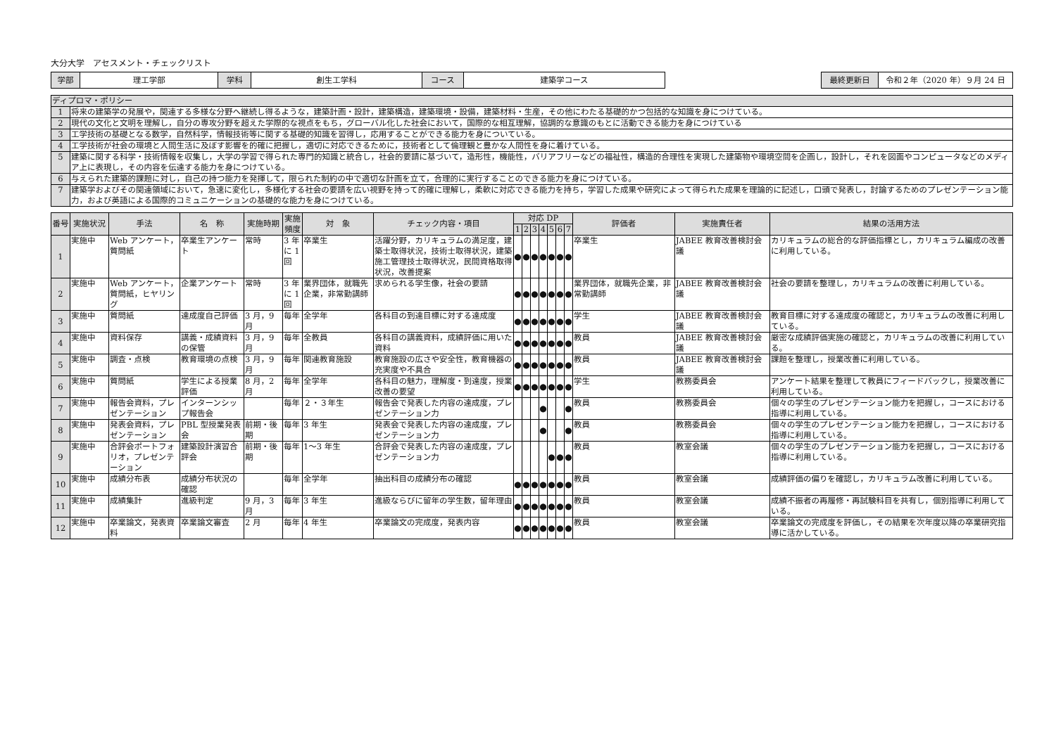大分大学　アセスメント・チェックリスト
| 学部 | 理工学部 | 学科 | 創生工学科 | コース | 建築学コース |
| 最終更新日 | 令和２年（2020 年）９月 24 日 |
| ディプロマ・ポリシー | |
| 1 | 将来の建築学の発展や，関連する多様な分野へ継続し得るような，建築計画・設計，建築構造，建築環境・設備，建築材料・生産，その他にわたる基礎的かつ包括的な知識を身につけている。 |
| 2 | 現代の文化と文明を理解し，自分の専攻分野を超えた学際的な視点をもち，グローバル化した社会において，国際的な相互理解，協調的な意識のもとに活動できる能力を身につけている |
| 3 | 工学技術の基礎となる数学，自然科学，情報技術等に関する基礎的知識を習得し，応用することができる能力を身についている。 |
| 4 | 工学技術が社会の環境と人間生活に及ぼす影響を的確に把握し，適切に対応できるために，技術者として倫理観と豊かな人間性を身に着けている。 |
| 5 | 建築に関する科学・技術情報を収集し，大学の学習で得られた専門的知識と統合し，社会的要請に基づいて，造形性，機能性，バリアフリーなどの福祉性，構造的合理性を実現した建築物や環境空間を企画し，設計し，それを図面やコンピュータなどのメディア上に表現し，その内容を伝達する能力を身につけている。 |
| 6 | 与えられた建築的課題に対し，自己の持つ能力を発揮して，限られた制約の中で適切な計画を立て，合理的に実行することのできる能力を身につけている。 |
| 7 | 建築学およびその関連領域において，急速に変化し，多様化する社会の要請を広い視野を持って的確に理解し，柔軟に対応できる能力を持ち，学習した成果や研究によって得られた成果を理論的に記述し，口頭で発表し，討論するためのプレゼンテーション能力，および英語による国際的コミュニケーションの基礎的な能力を身につけている。 |
| 番号 | 実施状況 | 手法 | 名 称 | 実施時期 | 実施頻度 | 対 象 | チェック内容・項目 | 対応 DP | | | | | | | 評価者 | 実施責任者 | 結果の活用方法 |
| --- | --- | --- | --- | --- | --- | --- | --- | --- | --- | --- | --- | --- | --- | --- | --- | --- | --- |
| | | | | | | | | 1 | 2 | 3 | 4 | 5 | 6 | 7 | | | |
| 1 | 実施中 | Web アンケート，質問紙 | 卒業生アンケート | 常時 | 3 年に 1 回 | 卒業生 | 活躍分野，カリキュラムの満足度，建築士取得状況，技術士取得状況，建築施工管理技士取得状況，民間資格取得状況，改善提案 | ● | ● | ● | ● | ● | ● | ● | 卒業生 | JABEE 教育改善検討会議 | カリキュラムの総合的な評価指標とし，カリキュラム編成の改善に利用している。 |
| 2 | 実施中 | Web アンケート，質問紙，ヒヤリング | 企業アンケート | 常時 | 3 年に 1 回 | 業界団体，就職先企業，非常勤講師 | 求められる学生像，社会の要請 | ● | ● | ● | ● | ● | ● | ● | 業界団体，就職先企業，非常勤講師 | JABEE 教育改善検討会議 | 社会の要請を整理し，カリキュラムの改善に利用している。 |
| 3 | 実施中 | 質問紙 | 達成度自己評価 | 3 月，9 月 | 毎年 | 全学年 | 各科目の到達目標に対する達成度 | ● | ● | ● | ● | ● | ● | ● | 学生 | JABEE 教育改善検討会議 | 教育目標に対する達成度の確認と，カリキュラムの改善に利用している。 |
| 4 | 実施中 | 資料保存 | 講義・成績資料の保管 | 3 月，9 月 | 毎年 | 全教員 | 各科目の講義資料，成績評価に用いた資料 | ● | ● | ● | ● | ● | ● | ● | 教員 | JABEE 教育改善検討会議 | 厳密な成績評価実施の確認と，カリキュラムの改善に利用している。 |
| 5 | 実施中 | 調査・点検 | 教育環境の点検 | 3 月，9 月 | 毎年 | 関連教育施設 | 教育施設の広さや安全性，教育機器の充実度や不具合 | ● | ● | ● | ● | ● | ● | ● | 教員 | JABEE 教育改善検討会議 | 課題を整理し，授業改善に利用している。 |
| 6 | 実施中 | 質問紙 | 学生による授業評価 | 8 月，2 月 | 毎年 | 全学年 | 各科目の魅力，理解度・到達度，授業改善の要望 | ● | ● | ● | ● | ● | ● | ● | 学生 | 教務委員会 | アンケート結果を整理して教員にフィードバックし，授業改善に利用している。 |
| 7 | 実施中 | 報告会資料，プレゼンテーション | インターンシップ報告会 | | 毎年 | ２・３年生 | 報告会で発表した内容の達成度，プレゼンテーション力 | | | | ● | | | ● | 教員 | 教務委員会 | 個々の学生のプレゼンテーション能力を把握し，コースにおける指導に利用している。 |
| 8 | 実施中 | 発表会資料，プレゼンテーション | PBL 型授業発表会 | 前期・後期 | 毎年 | 3 年生 | 発表会で発表した内容の達成度，プレゼンテーション力 | | | | ● | | | ● | 教員 | 教務委員会 | 個々の学生のプレゼンテーション能力を把握し，コースにおける指導に利用している。 |
| 9 | 実施中 | 合評会ポートフォリオ，プレゼンテーション | 建築設計演習合評会 | 前期・後期 | 毎年 | 1〜3 年生 | 合評会で発表した内容の達成度，プレゼンテーション力 | | | | | ● | ● | ● | 教員 | 教室会議 | 個々の学生のプレゼンテーション能力を把握し，コースにおける指導に利用している。 |
| 10 | 実施中 | 成績分布表 | 成績分布状況の確認 | | 毎年 | 全学年 | 抽出科目の成績分布の確認 | ● | ● | ● | ● | ● | ● | ● | 教員 | 教室会議 | 成績評価の偏りを確認し，カリキュラム改善に利用している。 |
| 11 | 実施中 | 成績集計 | 進級判定 | 9 月，3 月 | 毎年 | 3 年生 | 進級ならびに留年の学生数，留年理由 | ● | ● | ● | ● | ● | ● | ● | 教員 | 教室会議 | 成績不振者の再履修・再試験科目を共有し，個別指導に利用している。 |
| 12 | 実施中 | 卒業論文，発表資料 | 卒業論文審査 | 2 月 | 毎年 | 4 年生 | 卒業論文の完成度，発表内容 | ● | ● | ● | ● | ● | ● | ● | 教員 | 教室会議 | 卒業論文の完成度を評価し，その結果を次年度以降の卒業研究指導に活かしている。 |